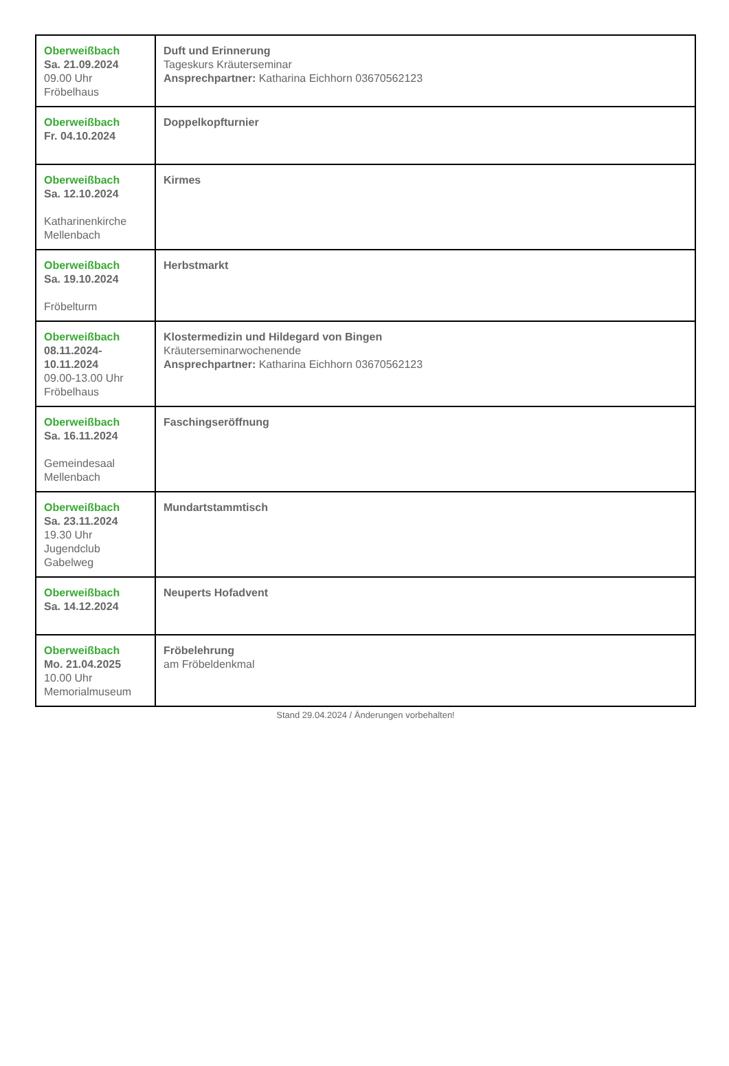| Oberweißbach Sa. 21.09.2024 09.00 Uhr Fröbelhaus | Duft und Erinnerung Tageskurs Kräuterseminar Ansprechpartner: Katharina Eichhorn 03670562123 |
| Oberweißbach Fr. 04.10.2024 | Doppelkopfturnier |
| Oberweißbach Sa. 12.10.2024 Katharinenkirche Mellenbach | Kirmes |
| Oberweißbach Sa. 19.10.2024 Fröbelturm | Herbstmarkt |
| Oberweißbach 08.11.2024- 10.11.2024 09.00-13.00 Uhr Fröbelhaus | Klostermedizin und Hildegard von Bingen Kräuterseminarwochenende Ansprechpartner: Katharina Eichhorn 03670562123 |
| Oberweißbach Sa. 16.11.2024 Gemeindesaal Mellenbach | Faschingseröffnung |
| Oberweißbach Sa. 23.11.2024 19.30 Uhr Jugendclub Gabelweg | Mundartstammtisch |
| Oberweißbach Sa. 14.12.2024 | Neuperts Hofadvent |
| Oberweißbach Mo. 21.04.2025 10.00 Uhr Memorialmuseum | Fröbelehrung am Fröbeldenkmal |
Stand 29.04.2024 / Änderungen vorbehalten!